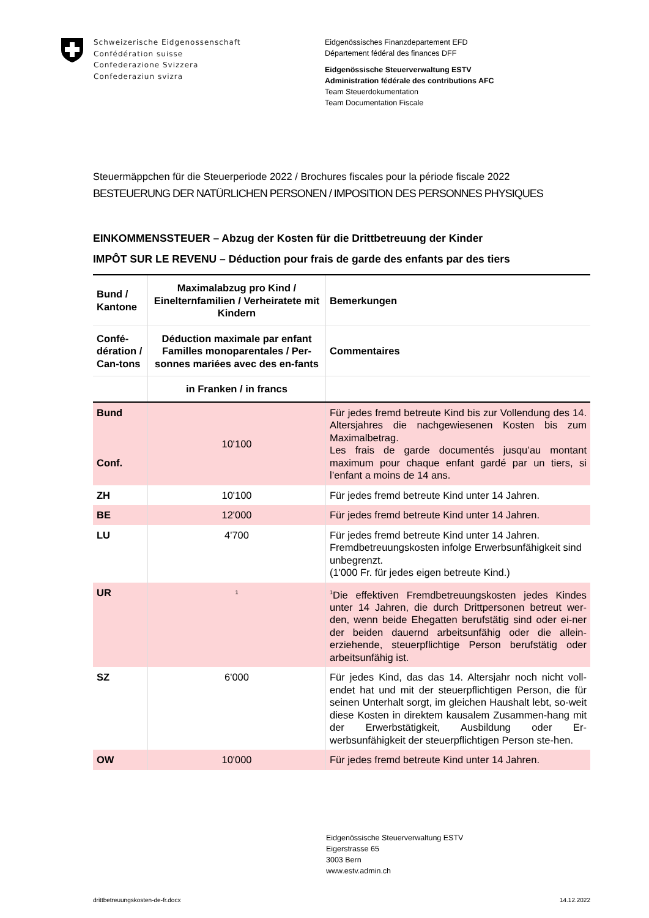Schweizerische Eidgenossenschaft
Confédération suisse
Confederazione Svizzera
Confederaziun svizra
Eidgenössisches Finanzdepartement EFD
Département fédéral des finances DFF
Eidgenössische Steuerverwaltung ESTV
Administration fédérale des contributions AFC
Team Steuerdokumentation
Team Documentation Fiscale
Steuermäppchen für die Steuerperiode 2022 / Brochures fiscales pour la période fiscale 2022
BESTEUERUNG DER NATÜRLICHEN PERSONEN / IMPOSITION DES PERSONNES PHYSIQUES
EINKOMMENSSTEUER – Abzug der Kosten für die Drittbetreuung der Kinder
IMPÔT SUR LE REVENU – Déduction pour frais de garde des enfants par des tiers
| Bund / Kantone | Maximalabzug pro Kind / Einelternfamilien / Verheiratete mit Kindern | Bemerkungen |
| --- | --- | --- |
| Confé-dération / Can-tons | Déduction maximale par enfant Familles monoparentales / Per-sonnes mariées avec des en-fants | Commentaires |
| | in Franken / in francs | |
| Bund Conf. | 10'100 | Für jedes fremd betreute Kind bis zur Vollendung des 14. Altersjahres die nachgewiesenen Kosten bis zum Maximalbetrag. Les frais de garde documentés jusqu’au montant maximum pour chaque enfant gardé par un tiers, si l’enfant a moins de 14 ans. |
| ZH | 10'100 | Für jedes fremd betreute Kind unter 14 Jahren. |
| BE | 12'000 | Für jedes fremd betreute Kind unter 14 Jahren. |
| LU | 4'700 | Für jedes fremd betreute Kind unter 14 Jahren. Fremdbetreuungskosten infolge Erwerbsunfähigkeit sind unbegrenzt. (1'000 Fr. für jedes eigen betreute Kind.) |
| UR | <sup>1</sup> | <sup>1</sup> Die effektiven Fremdbetreuungskosten jedes Kindes unter 14 Jahren, die durch Drittpersonen betreut wer-den, wenn beide Ehegatten berufstätig sind oder ei-ner der beiden dauernd arbeitsunfähig oder die allein-erziehende, steuerpflichtige Person berufstätig oder arbeitsunfähig ist. |
| SZ | 6'000 | Für jedes Kind, das das 14. Altersjahr noch nicht voll-endet hat und mit der steuerpflichtigen Person, die für seinen Unterhalt sorgt, im gleichen Haushalt lebt, so-weit diese Kosten in direktem kausalem Zusammen-hang mit der Erwerbstätigkeit, Ausbildung oder Er-werbsunfähigkeit der steuerpflichtigen Person ste-hen. |
| OW | 10'000 | Für jedes fremd betreute Kind unter 14 Jahren. |
Eidgenössische Steuerverwaltung ESTV
Eigerstrasse 65
3003 Bern
www.estv.admin.ch
drittbetreuungskosten-de-fr.docx 14.12.2022